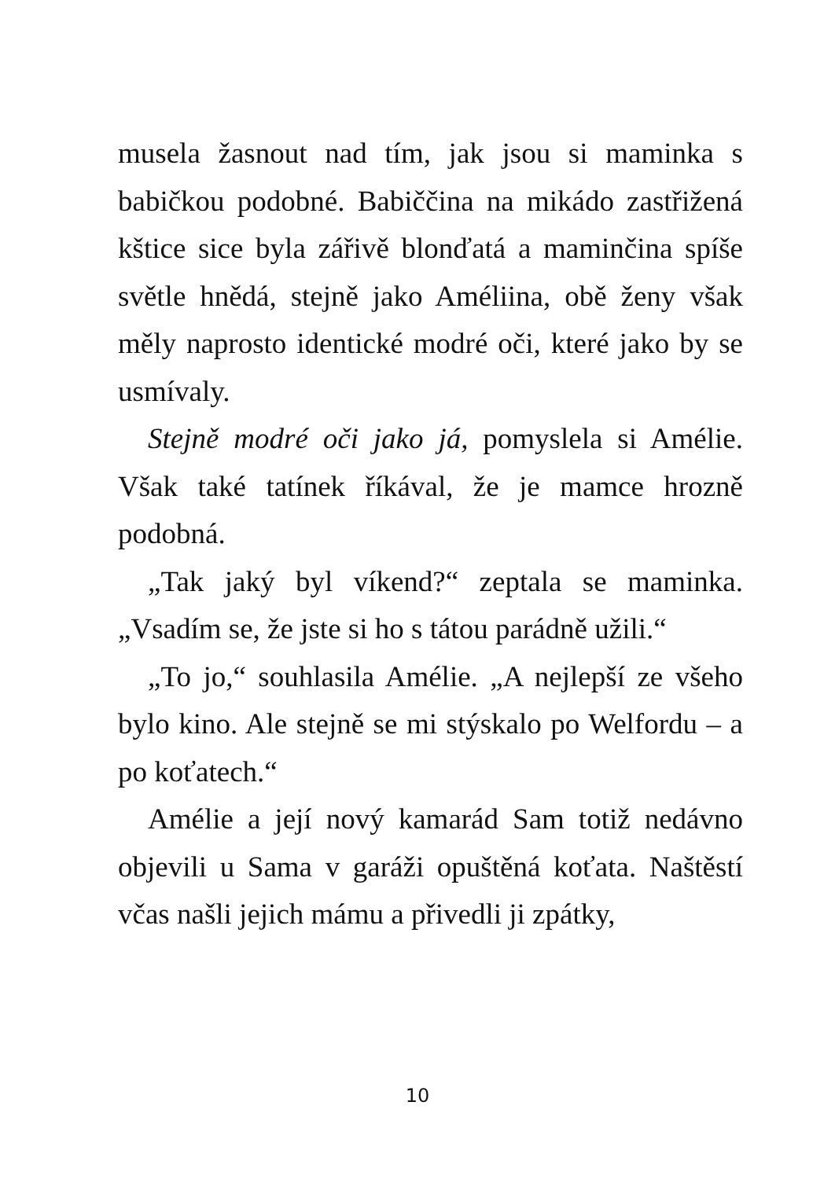musela žasnout nad tím, jak jsou si maminka s babičkou podobné. Babiččina na mikádo zastřižená kštice sice byla zářivě blonďatá a maminčina spíše světle hnědá, stejně jako Améliina, obě ženy však měly naprosto identické modré oči, které jako by se usmívaly.
Stejně modré oči jako já, pomyslela si Amélie. Však také tatínek říkával, že je mamce hrozně podobná.
„Tak jaký byl víkend?“ zeptala se maminka. „Vsadím se, že jste si ho s tátou parádně užili.“
„To jo,“ souhlasila Amélie. „A nejlepší ze všeho bylo kino. Ale stejně se mi stýskalo po Welfordu – a po koťatech.“
Amélie a její nový kamarád Sam totiž nedávno objevili u Sama v garáži opuštěná koťata. Naštěstí včas našli jejich mámu a přivedli ji zpátky,
10